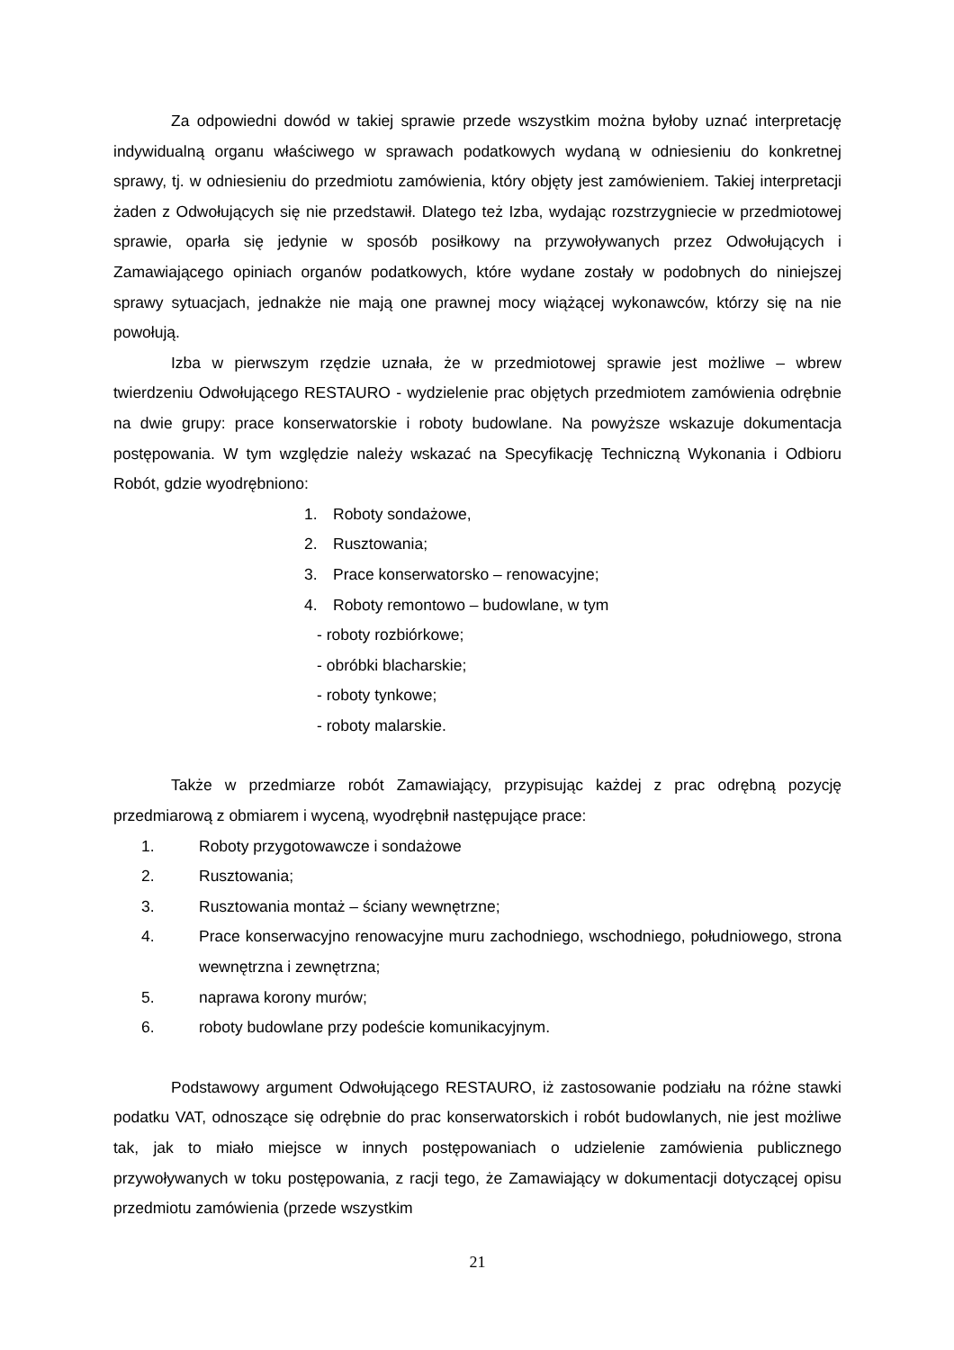Za odpowiedni dowód w takiej sprawie przede wszystkim można byłoby uznać interpretację indywidualną organu właściwego w sprawach podatkowych wydaną w odniesieniu do konkretnej sprawy, tj. w odniesieniu do przedmiotu zamówienia, który objęty jest zamówieniem. Takiej interpretacji żaden z Odwołujących się nie przedstawił. Dlatego też Izba, wydając rozstrzygniecie w przedmiotowej sprawie, oparła się jedynie w sposób posiłkowy na przywoływanych przez Odwołujących i Zamawiającego opiniach organów podatkowych, które wydane zostały w podobnych do niniejszej sprawy sytuacjach, jednakże nie mają one prawnej mocy wiążącej wykonawców, którzy się na nie powołują.
Izba w pierwszym rzędzie uznała, że w przedmiotowej sprawie jest możliwe – wbrew twierdzeniu Odwołującego RESTAURO - wydzielenie prac objętych przedmiotem zamówienia odrębnie na dwie grupy: prace konserwatorskie i roboty budowlane. Na powyższe wskazuje dokumentacja postępowania. W tym względzie należy wskazać na Specyfikację Techniczną Wykonania i Odbioru Robót, gdzie wyodrębniono:
1. Roboty sondażowe,
2. Rusztowania;
3. Prace konserwatorsko – renowacyjne;
4. Roboty remontowo – budowlane, w tym
- roboty rozbiórkowe;
- obróbki blacharskie;
- roboty tynkowe;
- roboty malarskie.
Także w przedmiarze robót Zamawiający, przypisując każdej z prac odrębną pozycję przedmiarową z obmiarem i wyceną, wyodrębnił następujące prace:
1. Roboty przygotowawcze i sondażowe
2. Rusztowania;
3. Rusztowania montaż – ściany wewnętrzne;
4. Prace konserwacyjno renowacyjne muru zachodniego, wschodniego, południowego, strona wewnętrzna i zewnętrzna;
5. naprawa korony murów;
6. roboty budowlane przy podeście komunikacyjnym.
Podstawowy argument Odwołującego RESTAURO, iż zastosowanie podziału na różne stawki podatku VAT, odnoszące się odrębnie do prac konserwatorskich i robót budowlanych, nie jest możliwe tak, jak to miało miejsce w innych postępowaniach o udzielenie zamówienia publicznego przywoływanych w toku postępowania, z racji tego, że Zamawiający w dokumentacji dotyczącej opisu przedmiotu zamówienia (przede wszystkim
21